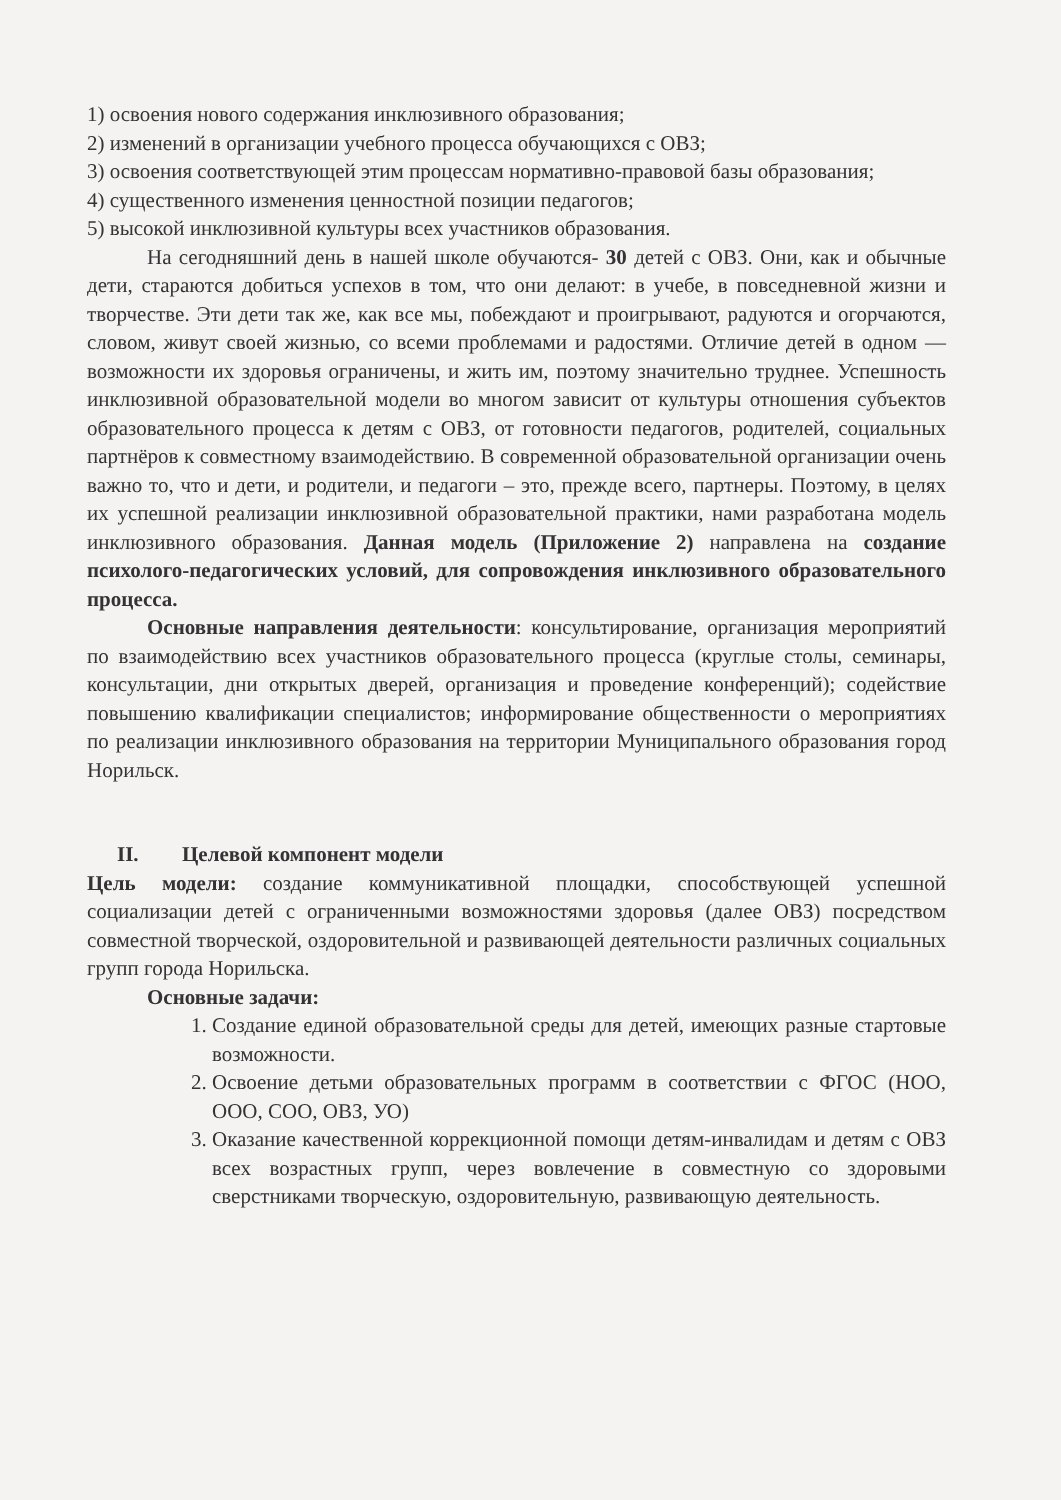1) освоения нового содержания инклюзивного образования;
2) изменений в организации учебного процесса обучающихся с ОВЗ;
3) освоения соответствующей этим процессам нормативно-правовой базы образования;
4) существенного изменения ценностной позиции педагогов;
5) высокой инклюзивной культуры всех участников образования.
На сегодняшний день в нашей школе обучаются- 30 детей с ОВЗ. Они, как и обычные дети, стараются добиться успехов в том, что они делают: в учебе, в повседневной жизни и творчестве. Эти дети так же, как все мы, побеждают и проигрывают, радуются и огорчаются, словом, живут своей жизнью, со всеми проблемами и радостями. Отличие детей в одном — возможности их здоровья ограничены, и жить им, поэтому значительно труднее. Успешность инклюзивной образовательной модели во многом зависит от культуры отношения субъектов образовательного процесса к детям с ОВЗ, от готовности педагогов, родителей, социальных партнёров к совместному взаимодействию. В современной образовательной организации очень важно то, что и дети, и родители, и педагоги – это, прежде всего, партнеры. Поэтому, в целях их успешной реализации инклюзивной образовательной практики, нами разработана модель инклюзивного образования. Данная модель (Приложение 2) направлена на создание психолого-педагогических условий, для сопровождения инклюзивного образовательного процесса.
Основные направления деятельности: консультирование, организация мероприятий по взаимодействию всех участников образовательного процесса (круглые столы, семинары, консультации, дни открытых дверей, организация и проведение конференций); содействие повышению квалификации специалистов; информирование общественности о мероприятиях по реализации инклюзивного образования на территории Муниципального образования город Норильск.
II. Целевой компонент модели
Цель модели: создание коммуникативной площадки, способствующей успешной социализации детей с ограниченными возможностями здоровья (далее ОВЗ) посредством совместной творческой, оздоровительной и развивающей деятельности различных социальных групп города Норильска.
Основные задачи:
1. Создание единой образовательной среды для детей, имеющих разные стартовые возможности.
2. Освоение детьми образовательных программ в соответствии с ФГОС (НОО, ООО, СОО, ОВЗ, УО)
3. Оказание качественной коррекционной помощи детям-инвалидам и детям с ОВЗ всех возрастных групп, через вовлечение в совместную со здоровыми сверстниками творческую, оздоровительную, развивающую деятельность.